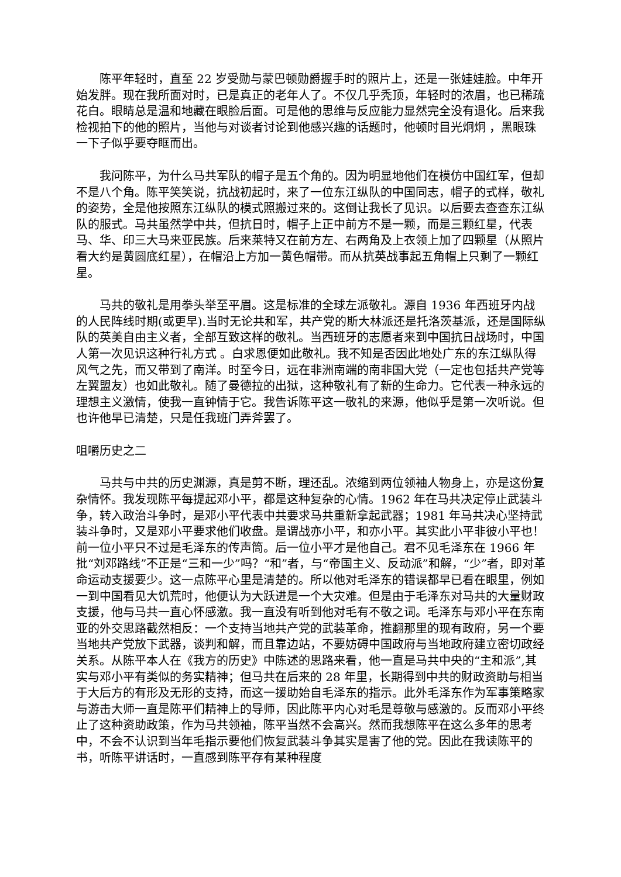陈平年轻时，直至 22 岁受勋与蒙巴顿勋爵握手时的照片上，还是一张娃娃脸。中年开始发胖。现在我所面对时，已是真正的老年人了。不仅几乎秃顶，年轻时的浓眉，也已稀疏花白。眼睛总是温和地藏在眼脸后面。可是他的思维与反应能力显然完全没有退化。后来我检视拍下的他的照片，当他与对谈者讨论到他感兴趣的话题时，他顿时目光炯炯 ，黑眼珠一下子似乎要夺眶而出。
我问陈平，为什么马共军队的帽子是五个角的。因为明显地他们在模仿中国红军，但却不是八个角。陈平笑笑说，抗战初起时，来了一位东江纵队的中国同志，帽子的式样，敬礼的姿势，全是他按照东江纵队的模式照搬过来的。这倒让我长了见识。以后要去查查东江纵队的服式。马共虽然学中共，但抗日时，帽子上正中前方不是一颗，而是三颗红星，代表马、华、印三大马来亚民族。后来莱特又在前方左、右两角及上衣领上加了四颗星（从照片看大约是黄圆底红星），在帽沿上方加一黄色帽带。而从抗英战事起五角帽上只剩了一颗红星。
马共的敬礼是用拳头举至平眉。这是标准的全球左派敬礼。源自 1936 年西班牙内战的人民阵线时期(或更早).当时无论共和军，共产党的斯大林派还是托洛茨基派，还是国际纵队的英美自由主义者，全部互致这样的敬礼。当西班牙的志愿者来到中国抗日战场时，中国人第一次见识这种行礼方式 。白求恩便如此敬礼。我不知是否因此地处广东的东江纵队得风气之先，而又带到了南洋。时至今日，远在非洲南端的南非国大党（一定也包括共产党等左翼盟友）也如此敬礼。随了曼德拉的出狱，这种敬礼有了新的生命力。它代表一种永远的理想主义激情，使我一直钟情于它。我告诉陈平这一敬礼的来源，他似乎是第一次听说。但也许他早已清楚，只是任我班门弄斧罢了。
咀嚼历史之二
马共与中共的历史渊源，真是剪不断，理还乱。浓缩到两位领袖人物身上，亦是这份复杂情怀。我发现陈平每提起邓小平，都是这种复杂的心情。1962 年在马共决定停止武装斗争，转入政治斗争时，是邓小平代表中共要求马共重新拿起武器；1981 年马共决心坚持武装斗争时，又是邓小平要求他们收盘。是谓战亦小平，和亦小平。其实此小平非彼小平也！前一位小平只不过是毛泽东的传声筒。后一位小平才是他自己。君不见毛泽东在 1966 年批“刘邓路线”不正是“三和一少”吗？“和”者，与“帝国主义、反动派”和解，“少”者，即对革命运动支援要少。这一点陈平心里是清楚的。所以他对毛泽东的错误都早已看在眼里，例如一到中国看见大饥荒时，他便认为大跃进是一个大灾难。但是由于毛泽东对马共的大量财政支援，他与马共一直心怀感激。我一直没有听到他对毛有不敬之词。毛泽东与邓小平在东南亚的外交思路截然相反：一个支持当地共产党的武装革命，推翻那里的现有政府，另一个要当地共产党放下武器，谈判和解，而且靠边站，不要妨碍中国政府与当地政府建立密切政经关系。从陈平本人在《我方的历史》中陈述的思路来看，他一直是马共中央的“主和派”,其实与邓小平有类似的务实精神；但马共在后来的 28 年里，长期得到中共的财政资助与相当于大后方的有形及无形的支持，而这一援助始自毛泽东的指示。此外毛泽东作为军事策略家与游击大师一直是陈平们精神上的导师，因此陈平内心对毛是尊敬与感激的。反而邓小平终止了这种资助政策，作为马共领袖，陈平当然不会高兴。然而我想陈平在这么多年的思考中，不会不认识到当年毛指示要他们恢复武装斗争其实是害了他的党。因此在我读陈平的书，听陈平讲话时，一直感到陈平存有某种程度